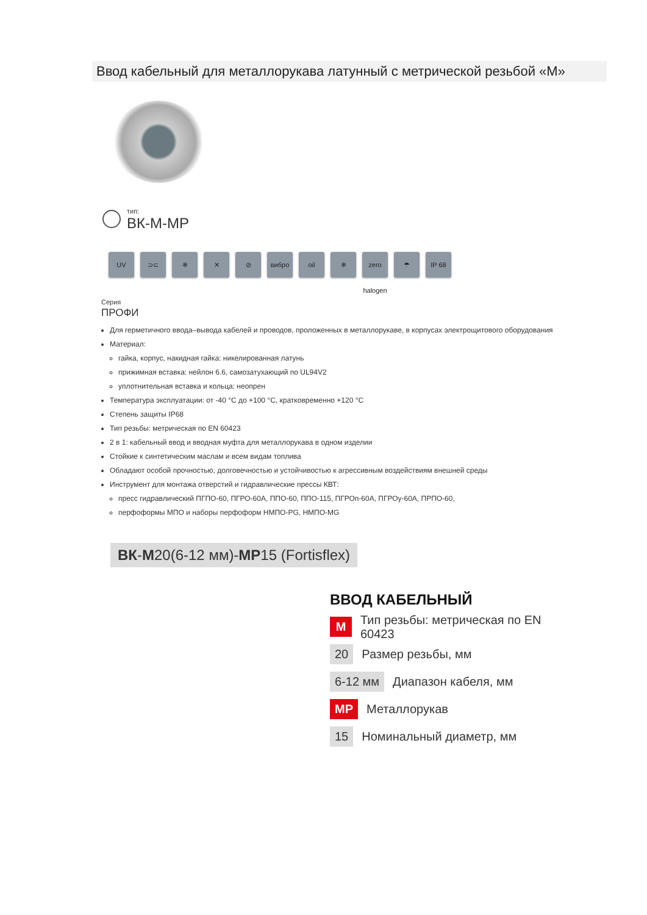Ввод кабельный для металлорукава латунный с метрической резьбой «М»
тип:
ВК-М-МР
UV ⊃⊂ ❄ ✕ ⊘ вибро oil ❄ zero halogen
☂ IP 68
Серия
ПРОФИ
Для герметичного ввода–вывода кабелей и проводов, проложенных в металлорукаве, в корпусах электрощитового оборудования
Материал:
гайка, корпус, накидная гайка: никелированная латунь
прижимная вставка: нейлон 6.6, самозатухающий по UL94V2
уплотнительная вставка и кольца: неопрен
Температура эксплуатации: от -40 °С до +100 °С, кратковременно +120 °С
Степень защиты IP68
Тип резьбы: метрическая по EN 60423
2 в 1: кабельный ввод и вводная муфта для металлорукава в одном изделии
Стойкие к синтетическим маслам и всем видам топлива
Обладают особой прочностью, долговечностью и устойчивостью к агрессивным воздействиям внешней среды
Инструмент для монтажа отверстий и гидравлические прессы КВТ:
пресс гидравлический ПГПО-60, ПГРО-60А, ППО-60, ППО-115, ПГРОп-60А, ПГРОу-60А, ПРПО-60,
перфоформы МПО и наборы перфоформ НМПО-PG, НМПО-MG
ВК-М20(6-12 мм)-МР15 (Fortisflex)
ВВОД КАБЕЛЬНЫЙ
М Тип резьбы: метрическая по EN 60423
20 Размер резьбы, мм
6-12 мм Диапазон кабеля, мм
МР Металлорукав
15 Номинальный диаметр, мм